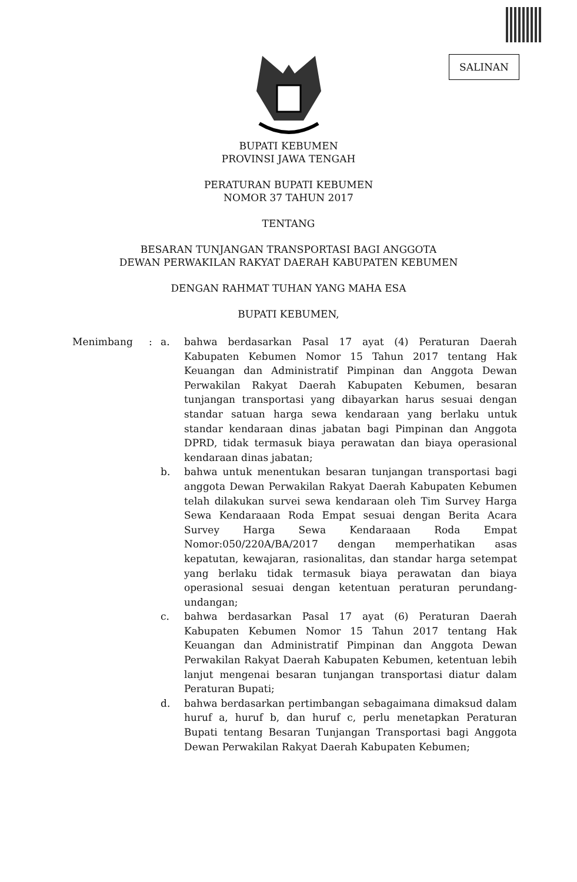SALINAN
BUPATI KEBUMEN
PROVINSI JAWA TENGAH
PERATURAN BUPATI KEBUMEN
NOMOR 37 TAHUN 2017
TENTANG
BESARAN TUNJANGAN TRANSPORTASI BAGI ANGGOTA
DEWAN PERWAKILAN RAKYAT DAERAH KABUPATEN KEBUMEN
DENGAN RAHMAT TUHAN YANG MAHA ESA
BUPATI KEBUMEN,
Menimbang : a. bahwa berdasarkan Pasal 17 ayat (4) Peraturan Daerah Kabupaten Kebumen Nomor 15 Tahun 2017 tentang Hak Keuangan dan Administratif Pimpinan dan Anggota Dewan Perwakilan Rakyat Daerah Kabupaten Kebumen, besaran tunjangan transportasi yang dibayarkan harus sesuai dengan standar satuan harga sewa kendaraan yang berlaku untuk standar kendaraan dinas jabatan bagi Pimpinan dan Anggota DPRD, tidak termasuk biaya perawatan dan biaya operasional kendaraan dinas jabatan;
b. bahwa untuk menentukan besaran tunjangan transportasi bagi anggota Dewan Perwakilan Rakyat Daerah Kabupaten Kebumen telah dilakukan survei sewa kendaraan oleh Tim Survey Harga Sewa Kendaraaan Roda Empat sesuai dengan Berita Acara Survey Harga Sewa Kendaraaan Roda Empat Nomor:050/220A/BA/2017 dengan memperhatikan asas kepatutan, kewajaran, rasionalitas, dan standar harga setempat yang berlaku tidak termasuk biaya perawatan dan biaya operasional sesuai dengan ketentuan peraturan perundang-undangan;
c. bahwa berdasarkan Pasal 17 ayat (6) Peraturan Daerah Kabupaten Kebumen Nomor 15 Tahun 2017 tentang Hak Keuangan dan Administratif Pimpinan dan Anggota Dewan Perwakilan Rakyat Daerah Kabupaten Kebumen, ketentuan lebih lanjut mengenai besaran tunjangan transportasi diatur dalam Peraturan Bupati;
d. bahwa berdasarkan pertimbangan sebagaimana dimaksud dalam huruf a, huruf b, dan huruf c, perlu menetapkan Peraturan Bupati tentang Besaran Tunjangan Transportasi bagi Anggota Dewan Perwakilan Rakyat Daerah Kabupaten Kebumen;